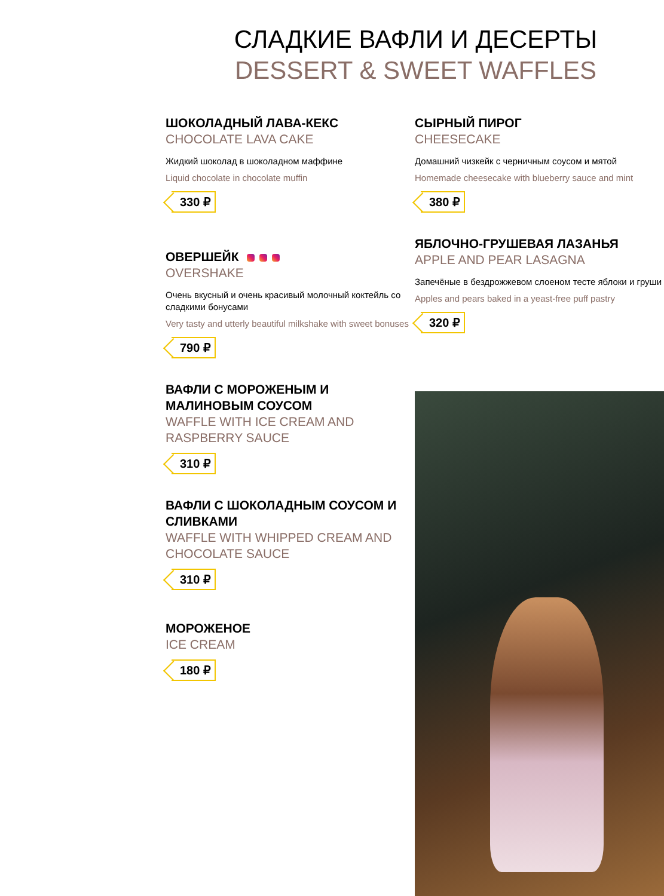СЛАДКИЕ ВАФЛИ И ДЕСЕРТЫ
DESSERT & SWEET WAFFLES
ШОКОЛАДНЫЙ ЛАВА-КЕКС
CHOCOLATE LAVA CAKE
Жидкий шоколад в шоколадном маффине
Liquid chocolate in chocolate muffin
330 ₽
ОВЕРШЕЙК
OVERSHAKE
Очень вкусный и очень красивый молочный коктейль со сладкими бонусами
Very tasty and utterly beautiful milkshake with sweet bonuses
790 ₽
ВАФЛИ С МОРОЖЕНЫМ И МАЛИНОВЫМ СОУСОМ
WAFFLE WITH ICE CREAM AND RASPBERRY SAUCE
310 ₽
ВАФЛИ С ШОКОЛАДНЫМ СОУСОМ И СЛИВКАМИ
WAFFLE WITH WHIPPED CREAM AND CHOCOLATE SAUCE
310 ₽
МОРОЖЕНОЕ
ICE CREAM
180 ₽
СЫРНЫЙ ПИРОГ
CHEESECAKE
Домашний чизкейк с черничным соусом и мятой
Homemade cheesecake with blueberry sauce and mint
380 ₽
ЯБЛОЧНО-ГРУШЕВАЯ ЛАЗАНЬЯ
APPLE AND PEAR LASAGNA
Запечёные в бездрожжевом слоеном тесте яблоки и груши
Apples and pears baked in a yeast-free puff pastry
320 ₽